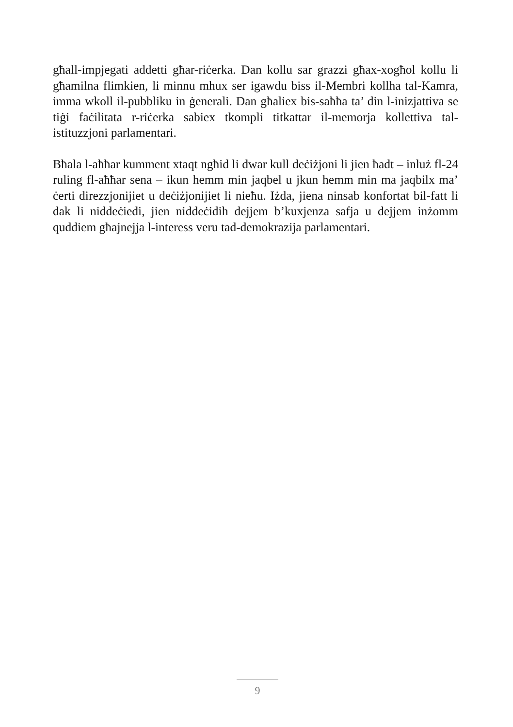għall-impjegati addetti għar-riċerka. Dan kollu sar grazzi għax-xogħol kollu li għamilna flimkien, li minnu mhux ser igawdu biss il-Membri kollha tal-Kamra, imma wkoll il-pubbliku in ġenerali. Dan għaliex bis-saħħa ta’ din l-inizjattiva se tiġi faċilitata r-riċerka sabiex tkompli titkattar il-memorja kollettiva tal-istituzzjoni parlamentari.
Bħala l-aħħar kumment xtaqt ngħid li dwar kull deċiżjoni li jien ħadt – inluż fl-24 ruling fl-aħħar sena – ikun hemm min jaqbel u jkun hemm min ma jaqbilx ma’ ċerti direzzjonijiet u deċiżjonijiet li nieħu. Iżda, jiena ninsab konfortat bil-fatt li dak li niddeċiedi, jien niddeċidih dejjem b’kuxjenza safja u dejjem inżomm quddiem għajnejja l-interess veru tad-demokrazija parlamentari.
9